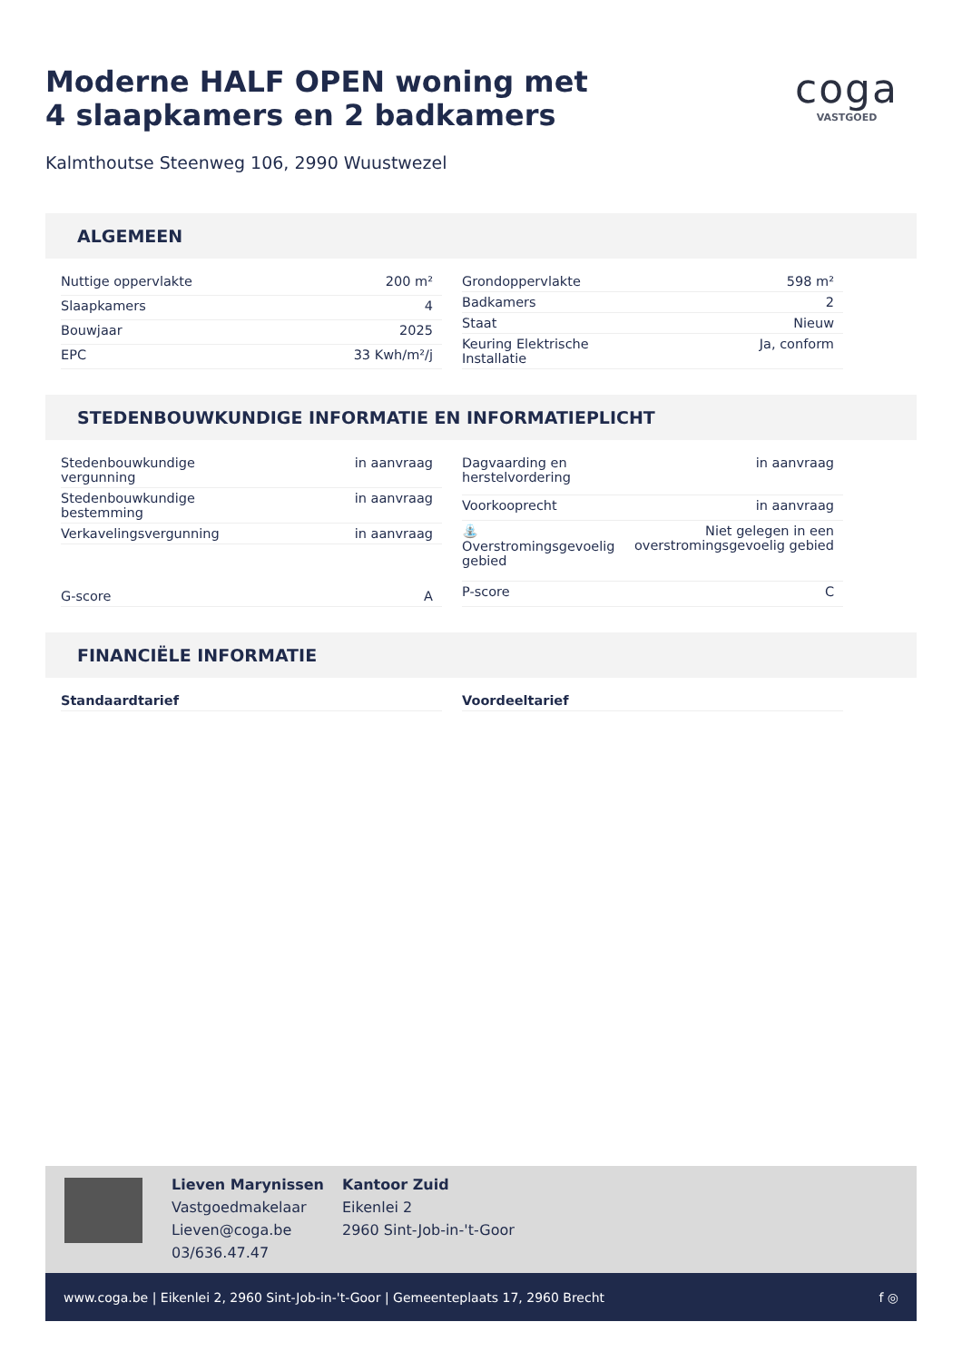Moderne HALF OPEN woning met
4 slaapkamers en 2 badkamers
Kalmthoutse Steenweg 106, 2990 Wuustwezel
coga
VASTGOED
ALGEMEEN
| Nuttige oppervlakte | 200 m² |
| Slaapkamers | 4 |
| Bouwjaar | 2025 |
| EPC | 33 Kwh/m²/j |
| Grondoppervlakte | 598 m² |
| Badkamers | 2 |
| Staat | Nieuw |
| Keuring Elektrische Installatie | Ja, conform |
STEDENBOUWKUNDIGE INFORMATIE EN INFORMATIEPLICHT
| Stedenbouwkundige vergunning | in aanvraag |
| Stedenbouwkundige bestemming | in aanvraag |
| Verkavelingsvergunning | in aanvraag |
| G-score | A |
| Dagvaarding en herstelvordering | in aanvraag |
| Voorkooprecht | in aanvraag |
| ⛲ Overstromingsgevoelig gebied | Niet gelegen in een overstromingsgevoelig gebied |
| P-score | C |
FINANCIËLE INFORMATIE
| Standaardtarief |
| Voordeeltarief |
Lieven Marynissen
Vastgoedmakelaar
Lieven@coga.be
03/636.47.47
Kantoor Zuid
Eikenlei 2
2960 Sint-Job-in-'t-Goor
www.coga.be | Eikenlei 2, 2960 Sint-Job-in-'t-Goor | Gemeenteplaats 17, 2960 Brecht f ◎